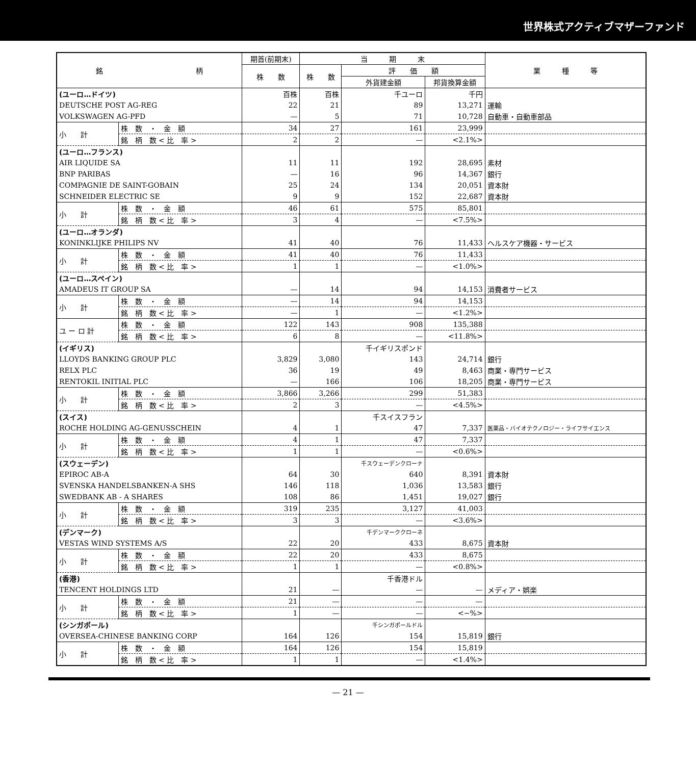世界株式アクティブマザーファンド
| 銘 柄 | | 期首(前期末) | 当 期 末 | | | 業 種 等 |
| --- | --- | --- | --- | --- | --- | --- |
| | | 株 数 | 株 数 | 評 価 額 | | |
| | | | | 外貨建金額 | 邦貨換算金額 | |
| (ユーロ…ドイツ) | | 百株 | 百株 | 千ユーロ | 千円 | |
| DEUTSCHE POST AG-REG | | 22 | 21 | 89 | 13,271 | 運輸 |
| VOLKSWAGEN AG-PFD | | — | 5 | 71 | 10,728 | 自動車・自動車部品 |
| 小 計 | 株 数 ・ 金 額 | 34 | 27 | 161 | 23,999 | |
| | 銘 柄 数 < 比 率 > | 2 | 2 | — | <2.1%> | |
| (ユーロ…フランス) | | | | | | |
| AIR LIQUIDE SA | | 11 | 11 | 192 | 28,695 | 素材 |
| BNP PARIBAS | | — | 16 | 96 | 14,367 | 銀行 |
| COMPAGNIE DE SAINT-GOBAIN | | 25 | 24 | 134 | 20,051 | 資本財 |
| SCHNEIDER ELECTRIC SE | | 9 | 9 | 152 | 22,687 | 資本財 |
| 小 計 | 株 数 ・ 金 額 | 46 | 61 | 575 | 85,801 | |
| | 銘 柄 数 < 比 率 > | 3 | 4 | — | <7.5%> | |
| (ユーロ…オランダ) | | | | | | |
| KONINKLIJKE PHILIPS NV | | 41 | 40 | 76 | 11,433 | ヘルスケア機器・サービス |
| 小 計 | 株 数 ・ 金 額 | 41 | 40 | 76 | 11,433 | |
| | 銘 柄 数 < 比 率 > | 1 | 1 | — | <1.0%> | |
| (ユーロ…スペイン) | | | | | | |
| AMADEUS IT GROUP SA | | — | 14 | 94 | 14,153 | 消費者サービス |
| 小 計 | 株 数 ・ 金 額 | — | 14 | 94 | 14,153 | |
| | 銘 柄 数 < 比 率 > | — | 1 | — | <1.2%> | |
| ユ ー ロ 計 | 株 数 ・ 金 額 | 122 | 143 | 908 | 135,388 | |
| | 銘 柄 数 < 比 率 > | 6 | 8 | — | <11.8%> | |
| (イギリス) | | | | 千イギリスポンド | | |
| LLOYDS BANKING GROUP PLC | | 3,829 | 3,080 | 143 | 24,714 | 銀行 |
| RELX PLC | | 36 | 19 | 49 | 8,463 | 商業・専門サービス |
| RENTOKIL INITIAL PLC | | — | 166 | 106 | 18,205 | 商業・専門サービス |
| 小 計 | 株 数 ・ 金 額 | 3,866 | 3,266 | 299 | 51,383 | |
| | 銘 柄 数 < 比 率 > | 2 | 3 | — | <4.5%> | |
| (スイス) | | | | 千スイスフラン | | |
| ROCHE HOLDING AG-GENUSSCHEIN | | 4 | 1 | 47 | 7,337 | 医薬品・バイオテクノロジー・ライフサイエンス |
| 小 計 | 株 数 ・ 金 額 | 4 | 1 | 47 | 7,337 | |
| | 銘 柄 数 < 比 率 > | 1 | 1 | — | <0.6%> | |
| (スウェーデン) | | | | 千スウェーデンクローナ | | |
| EPIROC AB-A | | 64 | 30 | 640 | 8,391 | 資本財 |
| SVENSKA HANDELSBANKEN-A SHS | | 146 | 118 | 1,036 | 13,583 | 銀行 |
| SWEDBANK AB - A SHARES | | 108 | 86 | 1,451 | 19,027 | 銀行 |
| 小 計 | 株 数 ・ 金 額 | 319 | 235 | 3,127 | 41,003 | |
| | 銘 柄 数 < 比 率 > | 3 | 3 | — | <3.6%> | |
| (デンマーク) | | | | 千デンマーククローネ | | |
| VESTAS WIND SYSTEMS A/S | | 22 | 20 | 433 | 8,675 | 資本財 |
| 小 計 | 株 数 ・ 金 額 | 22 | 20 | 433 | 8,675 | |
| | 銘 柄 数 < 比 率 > | 1 | 1 | — | <0.8%> | |
| (香港) | | | | 千香港ドル | | |
| TENCENT HOLDINGS LTD | | 21 | — | — | — | メディア・娯楽 |
| 小 計 | 株 数 ・ 金 額 | 21 | — | — | — | |
| | 銘 柄 数 < 比 率 > | 1 | — | — | <−%> | |
| (シンガポール) | | | | 千シンガポールドル | | |
| OVERSEA-CHINESE BANKING CORP | | 164 | 126 | 154 | 15,819 | 銀行 |
| 小 計 | 株 数 ・ 金 額 | 164 | 126 | 154 | 15,819 | |
| | 銘 柄 数 < 比 率 > | 1 | 1 | — | <1.4%> | |
— 21 —